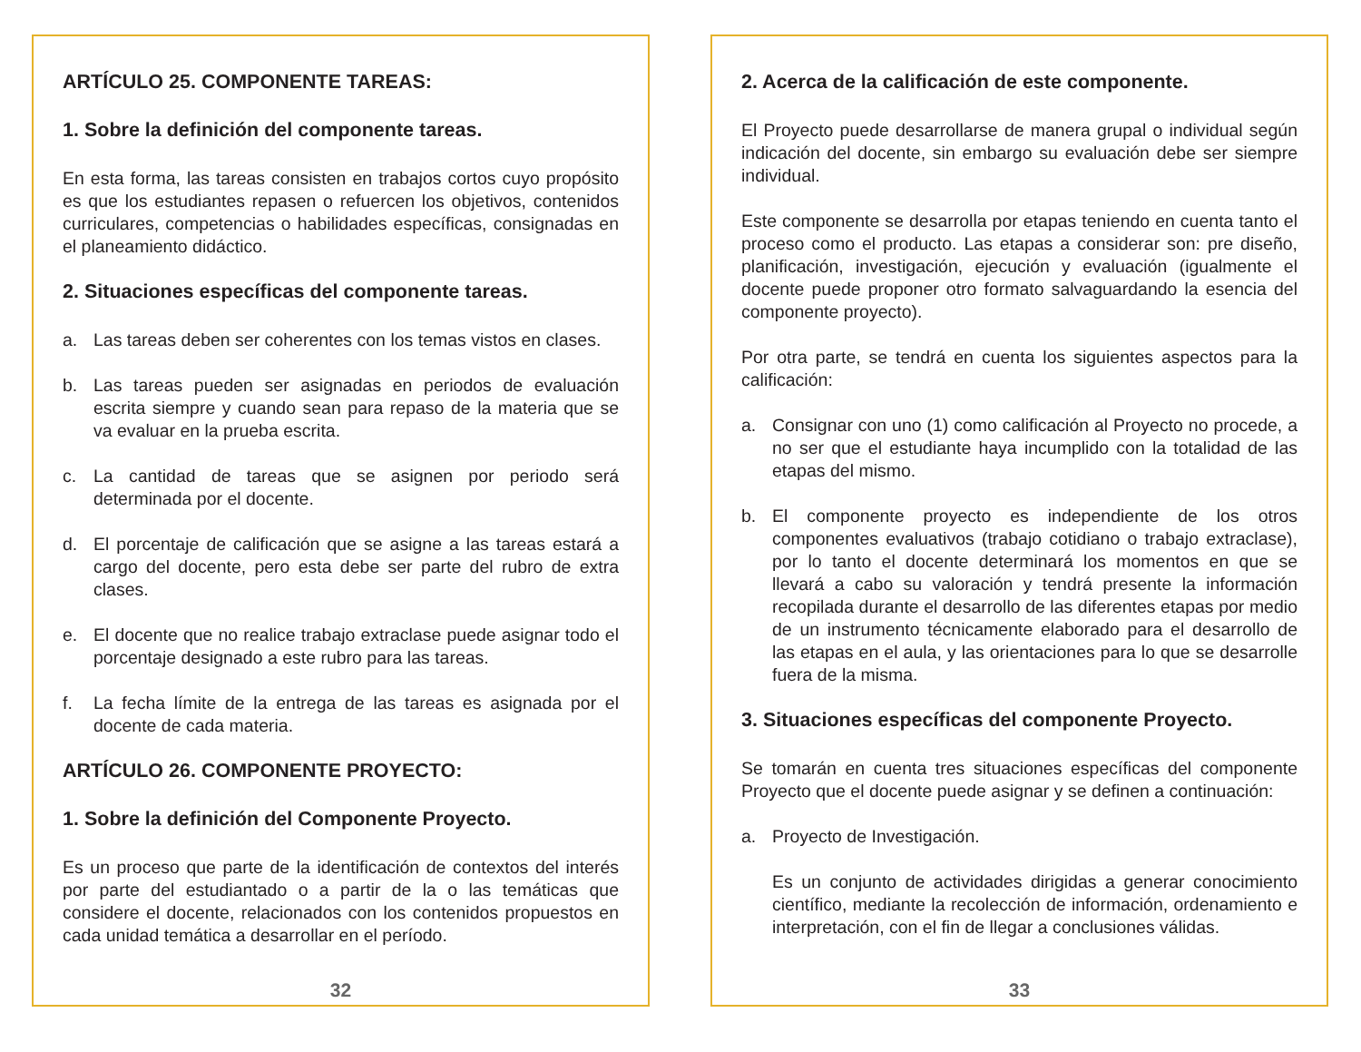ARTÍCULO 25. COMPONENTE TAREAS:
1. Sobre la definición del componente tareas.
En esta forma, las tareas consisten en trabajos cortos cuyo propósito es que los estudiantes repasen o refuercen los objetivos, contenidos curriculares, competencias o habilidades específicas, consignadas en el planeamiento didáctico.
2. Situaciones específicas del componente tareas.
a. Las tareas deben ser coherentes con los temas vistos en clases.
b. Las tareas pueden ser asignadas en periodos de evaluación escrita siempre y cuando sean para repaso de la materia que se va evaluar en la prueba escrita.
c. La cantidad de tareas que se asignen por periodo será determinada por el docente.
d. El porcentaje de calificación que se asigne a las tareas estará a cargo del docente, pero esta debe ser parte del rubro de extra clases.
e. El docente que no realice trabajo extraclase puede asignar todo el porcentaje designado a este rubro para las tareas.
f. La fecha límite de la entrega de las tareas es asignada por el docente de cada materia.
ARTÍCULO 26. COMPONENTE PROYECTO:
1. Sobre la definición del Componente Proyecto.
Es un proceso que parte de la identificación de contextos del interés por parte del estudiantado o a partir de la o las temáticas que considere el docente, relacionados con los contenidos propuestos en cada unidad temática a desarrollar en el período.
32
2. Acerca de la calificación de este componente.
El Proyecto puede desarrollarse de manera grupal o individual según indicación del docente, sin embargo su evaluación debe ser siempre individual.
Este componente se desarrolla por etapas teniendo en cuenta tanto el proceso como el producto. Las etapas a considerar son: pre diseño, planificación, investigación, ejecución y evaluación (igualmente el docente puede proponer otro formato salvaguardando la esencia del componente proyecto).
Por otra parte, se tendrá en cuenta los siguientes aspectos para la calificación:
a. Consignar con uno (1) como calificación al Proyecto no procede, a no ser que el estudiante haya incumplido con la totalidad de las etapas del mismo.
b. El componente proyecto es independiente de los otros componentes evaluativos (trabajo cotidiano o trabajo extraclase), por lo tanto el docente determinará los momentos en que se llevará a cabo su valoración y tendrá presente la información recopilada durante el desarrollo de las diferentes etapas por medio de un instrumento técnicamente elaborado para el desarrollo de las etapas en el aula, y las orientaciones para lo que se desarrolle fuera de la misma.
3. Situaciones específicas del componente Proyecto.
Se tomarán en cuenta tres situaciones específicas del componente Proyecto que el docente puede asignar y se definen a continuación:
a. Proyecto de Investigación.
Es un conjunto de actividades dirigidas a generar conocimiento científico, mediante la recolección de información, ordenamiento e interpretación, con el fin de llegar a conclusiones válidas.
33